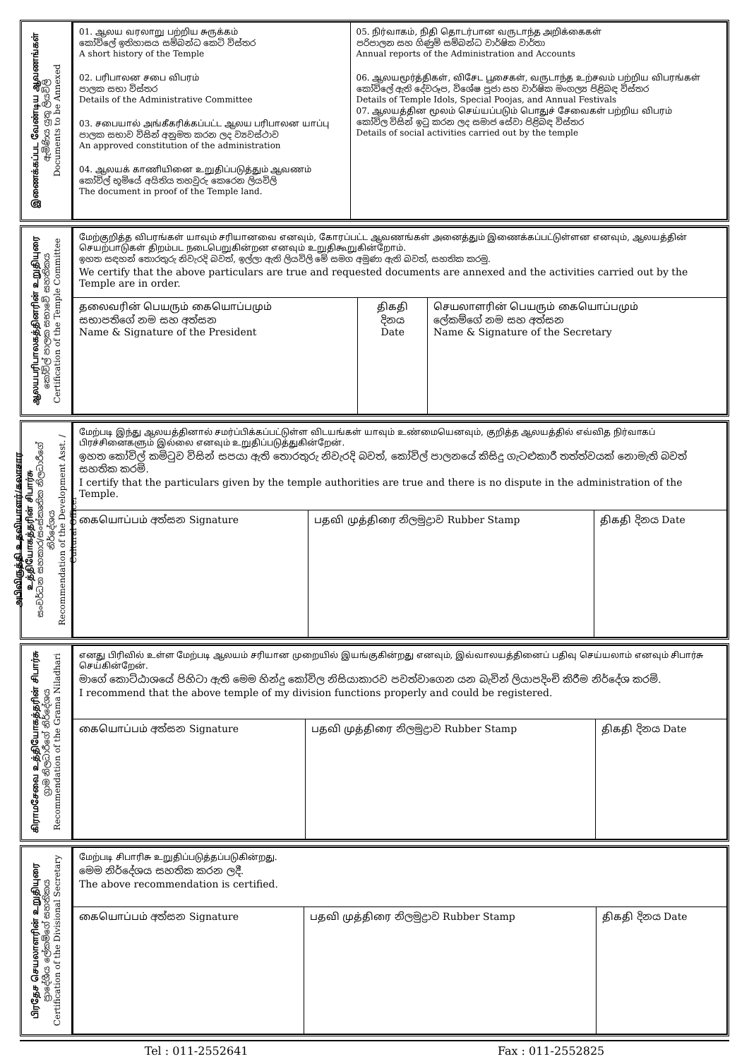இணைக்கப்பட வேண்டிய ஆவணங்கள்
ඇමිණිය යුතු ලියවිලි
Documents to be Annexed
| 01. ஆலய வரலாறு பற்றிய சுருக்கம் කෝවිලේ ඉතිහාසය සම්බන්ධ කෙටි විස්තර A short history of the Temple 02. பரிபாலன சபை விபரம் පාලක සභා විස්තර Details of the Administrative Committee 03. சபையால் அங்கீகரிக்கப்பட்ட ஆலய பரிபாலன யாப்பு පාලක සභාව විසින් අනුමත කරන ලද ව්‍යවස්ථාව An approved constitution of the administration 04. ஆலயக் காணியினை உறுதிப்படுத்தும் ஆவணம் කෝවිල් භූමියේ අයිතිය තහවුරු කෙරෙන ලියවිලි The document in proof of the Temple land. | 05. நிர்வாகம், நிதி தொடர்பான வருடாந்த அறிக்கைகள் පරිපාලන සහ ගිණුම් සම්බන්ධ වාර්ෂික වාර්තා Annual reports of the Administration and Accounts 06. ஆலயமூர்த்திகள், விசேட பூசைகள், வருடாந்த உற்சவம் பற்றிய விபரங்கள் කෝවිලේ ඇති දේවරූප, විශේෂ පූජා සහ වාර්ෂික මංගල්‍ය පිළිබඳ විස්තර Details of Temple Idols, Special Poojas, and Annual Festivals 07. ஆலயத்தின மூலம் செய்யப்படும் பொதுச் சேவைகள் பற்றிய விபரம் කෝවිල විසින් ඉටු කරන ලද සමාජ සේවා පිළිබඳ විස්තර Details of social activities carried out by the temple |
ஆலயபரிபாலகத்தினரின் உறுதியுரை
කෝවිල් පාලක සභාවේ සහතිකය
Certification of the Temple Committee
| மேற்குறித்த விபரங்கள் யாவும் சரியானவை எனவும், கோரப்பட்ட ஆவணங்கள் அனைத்தும் இணைக்கப்பட்டுள்ளன எனவும், ஆலயத்தின் செயற்பாடுகள் திறம்பட நடைபெறுகின்றன எனவும் உறுதிகூறுகின்றோம். ඉහත සඳහන් තොරතුරු නිවැරදි බවත්, ඉල්ලා ඇති ලියවිලි මේ සමග අමුණා ඇති බවත්, සහතික කරමු. We certify that the above particulars are true and requested documents are annexed and the activities carried out by the Temple are in order. | | |
| தலைவரின் பெயரும் கையொப்பமும் සභාපතිගේ නම සහ අත්සන Name & Signature of the President | திகதி දිනය Date | செயலாளரின் பெயரும் கையொப்பமும் ලේකම්ගේ නම සහ අත්සන Name & Signature of the Secretary |
அபிவிருத்தி உதவியாளர்/கலாசார உத்தியோகத்தரின் சிபார்சு
සංවර්ධන සහකාර/සංස්කෘතික නිලධාරීගේ නිර්දේශය
Recommendation of the Development Asst. / Cultural Officer
| மேற்படி இந்து ஆலயத்தினால் சமர்ப்பிக்கப்பட்டுள்ள விடயங்கள் யாவும் உண்மையெனவும், குறித்த ஆலயத்தில் எவ்வித நிர்வாகப் பிரச்சினைகளும் இல்லை எனவும் உறுதிப்படுத்துகின்றேன். ඉහත කෝවිල් කමිටුව විසින් සපයා ඇති තොරතුරු නිවැරදි බවත්, කෝවිල් පාලනයේ කිසිදු ගැටළුකාරී තත්ත්වයක් නොමැති බවත් සහතික කරමි. I certify that the particulars given by the temple authorities are true and there is no dispute in the administration of the Temple. | | |
| கையொப்பம் අත්සන Signature | பதவி முத்திரை නිලමුද්‍රාව Rubber Stamp | திகதி දිනය Date |
கிராமசேவை உத்தியோகத்தரின் சிபார்சு
ග්‍රාම නිලධාරීගේ නිර්දේශය
Recommendation of the Grama Niladhari
| எனது பிரிவில் உள்ள மேற்படி ஆலயம் சரியான முறையில் இயங்குகின்றது எனவும், இவ்வாலயத்தினைப் பதிவு செய்யலாம் எனவும் சிபார்சு செய்கின்றேன். මාගේ කොට්ඨාශයේ පිහිටා ඇති මෙම හින්දු කෝවිල නිසියාකාරව පවත්වාගෙන යන බැවින් ලියාපදිංචි කිරීම නිර්දේශ කරමි. I recommend that the above temple of my division functions properly and could be registered. | | |
| கையொப்பம் අත්සන Signature | பதவி முத்திரை නිලමුද්‍රාව Rubber Stamp | திகதி දිනය Date |
பிரதேச செயலாளரின் உறுதியுரை
ප්‍රාදේශීය ලේකම්ගේ සහතිකය
Certification of the Divisional Secretary
| மேற்படி சிபாரிசு உறுதிப்படுத்தப்படுகின்றது. මෙම නිර්දේශය සහතික කරන ලදී. The above recommendation is certified. | | |
| கையொப்பம் අත්සන Signature | பதவி முத்திரை නිලමුද්‍රාව Rubber Stamp | திகதி දිනය Date |
Tel : 011-2552641 Fax : 011-2552825